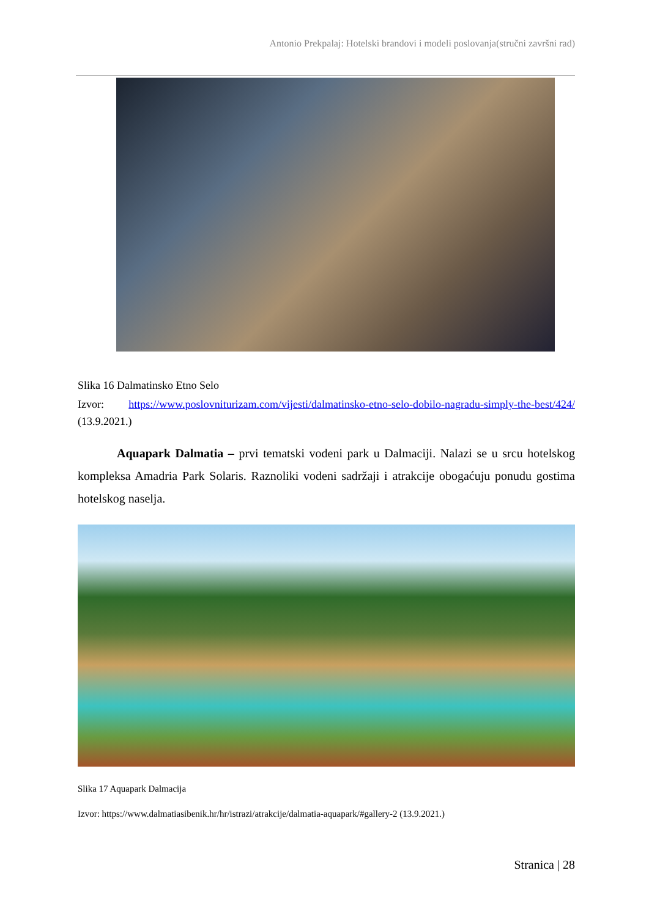Antonio Prekpalaj: Hotelski brandovi i modeli poslovanja(stručni završni rad)
Slika 16 Dalmatinsko Etno Selo
Izvor: https://www.poslovniturizam.com/vijesti/dalmatinsko-etno-selo-dobilo-nagradu-simply-the-best/424/ (13.9.2021.)
Aquapark Dalmatia – prvi tematski vodeni park u Dalmaciji. Nalazi se u srcu hotelskog kompleksa Amadria Park Solaris. Raznoliki vodeni sadržaji i atrakcije obogaćuju ponudu gostima hotelskog naselja.
Slika 17 Aquapark Dalmacija
Izvor: https://www.dalmatiasibenik.hr/hr/istrazi/atrakcije/dalmatia-aquapark/#gallery-2 (13.9.2021.)
Stranica | 28